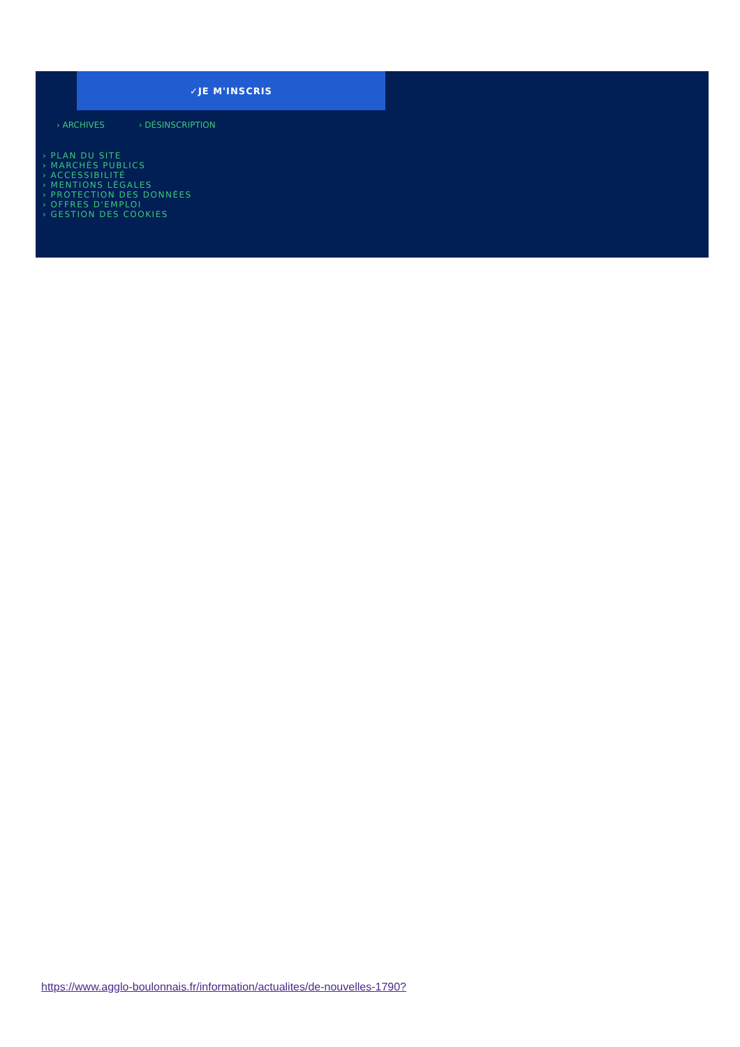✓JE M'INSCRIS
› ARCHIVES › DÉSINSCRIPTION
› PLAN DU SITE
› MARCHÉS PUBLICS
› ACCESSIBILITÉ
› MENTIONS LÉGALES
› PROTECTION DES DONNÉES
› OFFRES D'EMPLOI
› GESTION DES COOKIES
https://www.agglo-boulonnais.fr/information/actualites/de-nouvelles-1790?